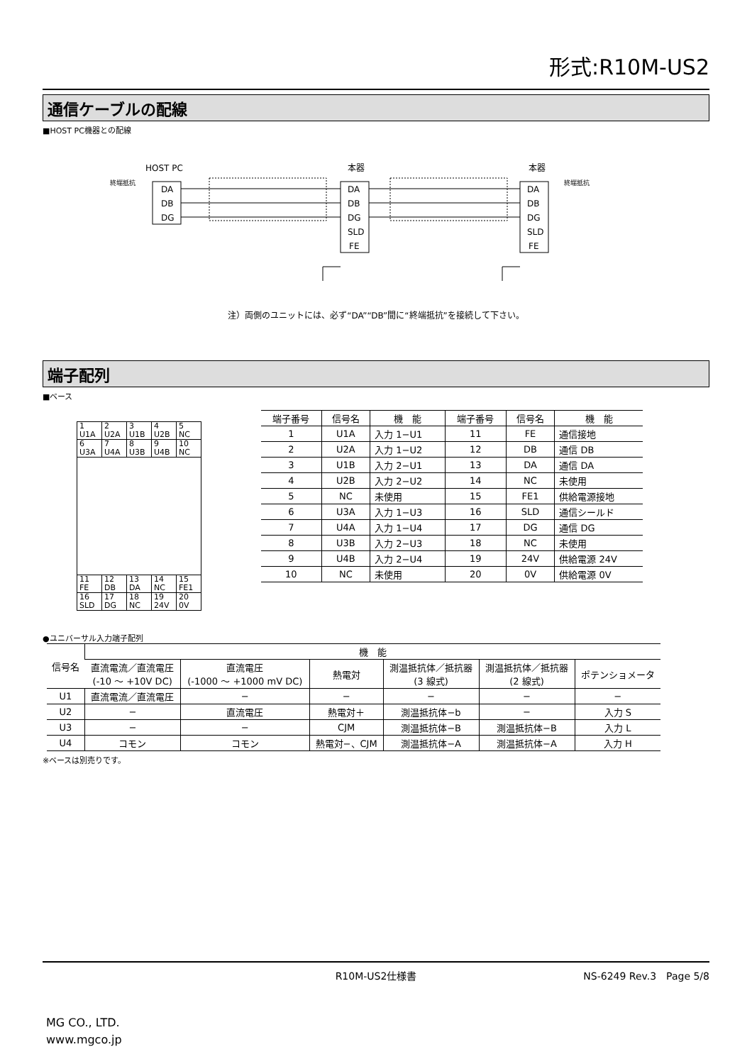形式:R10M-US2
通信ケーブルの配線
■HOST PC機器との配線
HOST PC
本器
本器
終端抵抗
終端抵抗
DA
DB
DG
DA
DB
DG
SLD
FE
DA
DB
DG
SLD
FE
注）両側のユニットには、必ず“DA”“DB”間に“終端抵抗”を接続して下さい。
端子配列
■ベース
| 1 U1A | 2 U2A | 3 U1B | 4 U2B | 5 NC |
| 6 U3A | 7 U4A | 8 U3B | 9 U4B | 10 NC |
| 11 FE | 12 DB | 13 DA | 14 NC | 15 FE1 |
| 16 SLD | 17 DG | 18 NC | 19 24V | 20 0V |
| 端子番号 | 信号名 | 機 能 | 端子番号 | 信号名 | 機 能 |
| --- | --- | --- | --- | --- | --- |
| 1 | U1A | 入力 1−U1 | 11 | FE | 通信接地 |
| 2 | U2A | 入力 1−U2 | 12 | DB | 通信 DB |
| 3 | U1B | 入力 2−U1 | 13 | DA | 通信 DA |
| 4 | U2B | 入力 2−U2 | 14 | NC | 未使用 |
| 5 | NC | 未使用 | 15 | FE1 | 供給電源接地 |
| 6 | U3A | 入力 1−U3 | 16 | SLD | 通信シールド |
| 7 | U4A | 入力 1−U4 | 17 | DG | 通信 DG |
| 8 | U3B | 入力 2−U3 | 18 | NC | 未使用 |
| 9 | U4B | 入力 2−U4 | 19 | 24V | 供給電源 24V |
| 10 | NC | 未使用 | 20 | 0V | 供給電源 0V |
●ユニバーサル入力端子配列
| 信号名 | 機 能 | | | | | |
| --- | --- | --- | --- | --- | --- | --- |
| | 直流電流／直流電圧 (-10 ～ +10V DC) | 直流電圧 (-1000 ～ +1000 mV DC) | 熱電対 | 測温抵抗体／抵抗器 (3 線式) | 測温抵抗体／抵抗器 (2 線式) | ポテンショメータ |
| U1 | 直流電流／直流電圧 | − | − | − | − | − |
| U2 | − | 直流電圧 | 熱電対＋ | 測温抵抗体−b | − | 入力 S |
| U3 | − | − | CJM | 測温抵抗体−B | 測温抵抗体−B | 入力 L |
| U4 | コモン | コモン | 熱電対−、CJM | 測温抵抗体−A | 測温抵抗体−A | 入力 H |
※ベースは別売りです。
R10M-US2仕様書 NS-6249 Rev.3　Page 5/8
MG CO., LTD.
www.mgco.jp